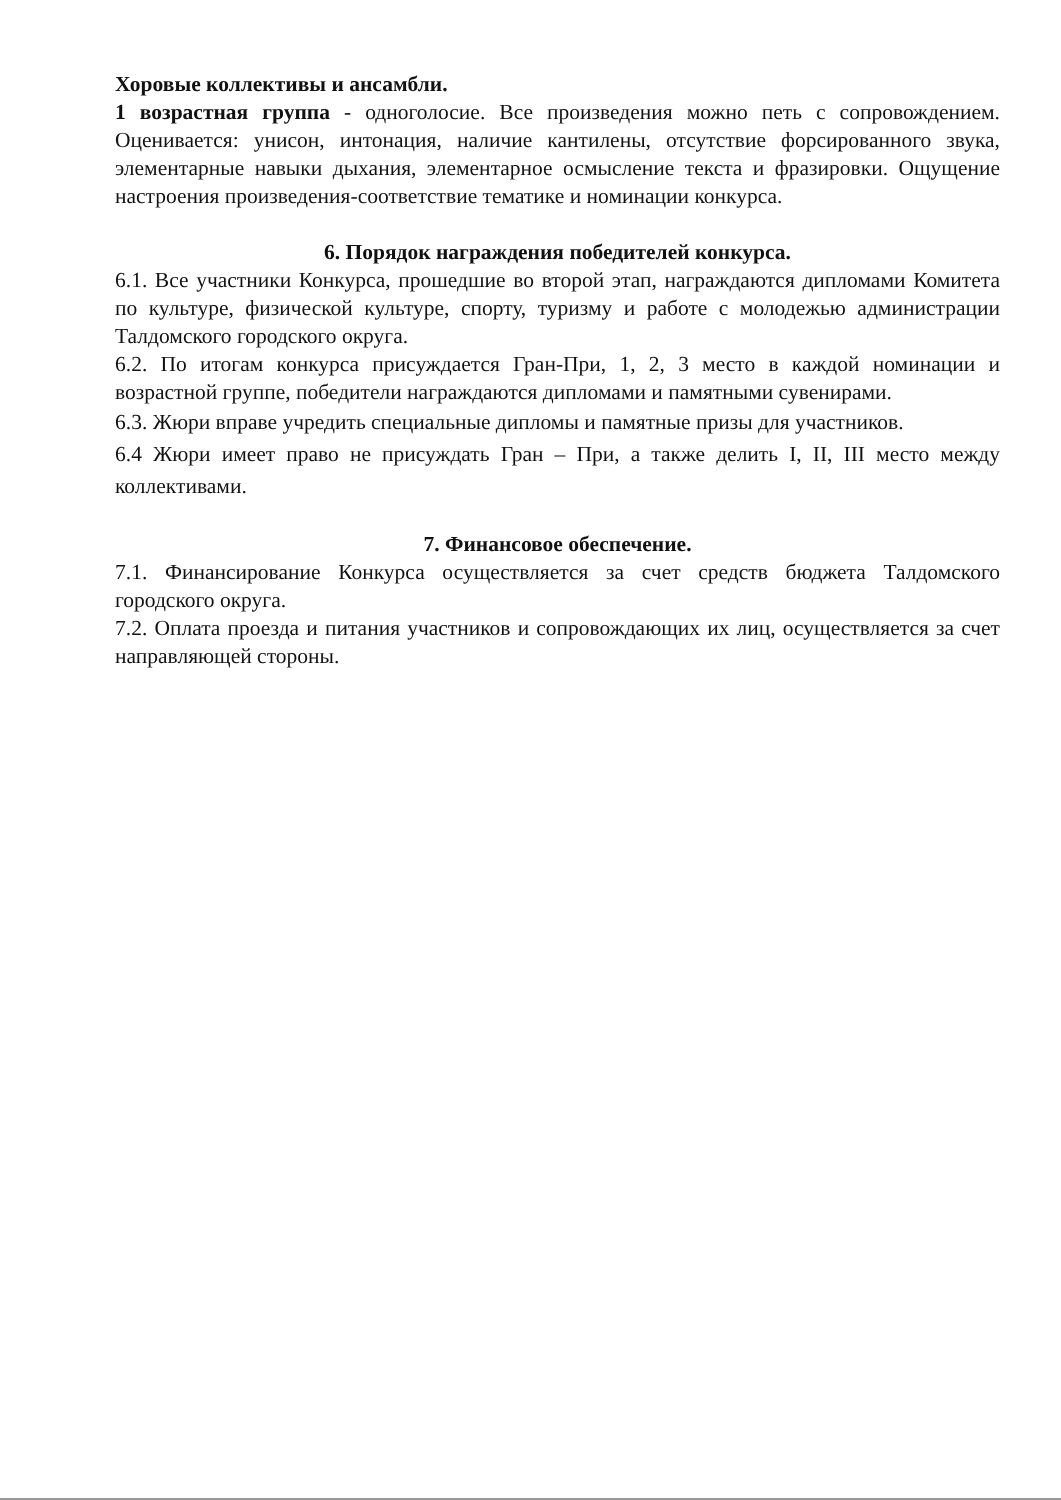Хоровые коллективы и ансамбли.
1 возрастная группа - одноголосие. Все произведения можно петь с сопровождением. Оценивается: унисон, интонация, наличие кантилены, отсутствие форсированного звука, элементарные навыки дыхания, элементарное осмысление текста и фразировки. Ощущение настроения произведения-соответствие тематике и номинации конкурса.
6. Порядок награждения победителей конкурса.
6.1. Все участники Конкурса, прошедшие во второй этап, награждаются дипломами Комитета по культуре, физической культуре, спорту, туризму и работе с молодежью администрации Талдомского городского округа.
6.2. По итогам конкурса присуждается Гран-При, 1, 2, 3 место в каждой номинации и возрастной группе, победители награждаются дипломами и памятными сувенирами.
6.3. Жюри вправе учредить специальные дипломы и памятные призы для участников.
6.4 Жюри имеет право не присуждать Гран – При, а также делить I, II, III место между коллективами.
7. Финансовое обеспечение.
7.1. Финансирование Конкурса осуществляется за счет средств бюджета Талдомского городского округа.
7.2. Оплата проезда и питания участников и сопровождающих их лиц, осуществляется за счет направляющей стороны.